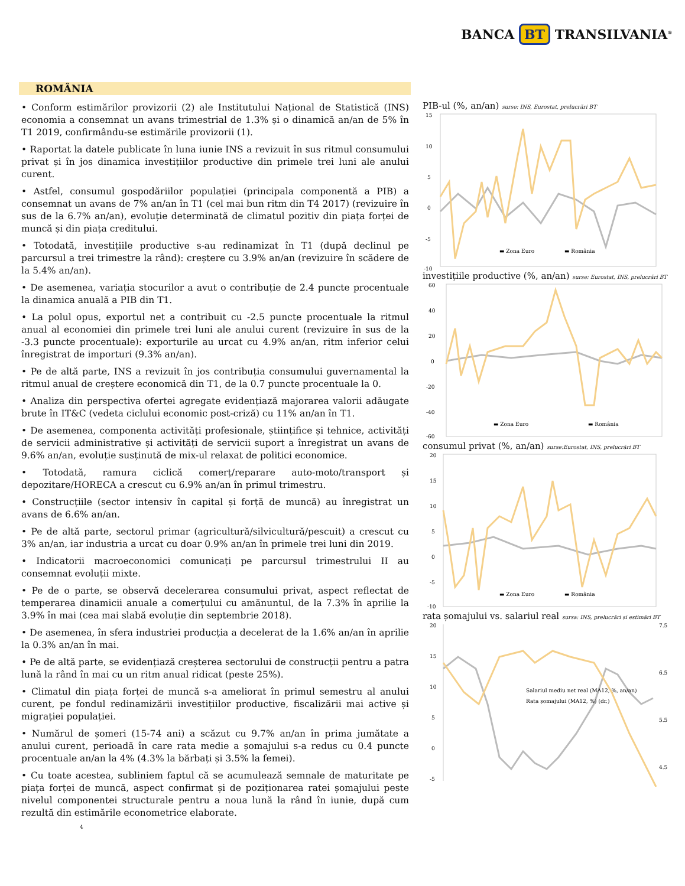BANCA BT TRANSILVANIA<sup>®</sup>
ROMÂNIA
• Conform estimărilor provizorii (2) ale Institutului Național de Statistică (INS) economia a consemnat un avans trimestrial de 1.3% și o dinamică an/an de 5% în T1 2019, confirmându-se estimările provizorii (1).
• Raportat la datele publicate în luna iunie INS a revizuit în sus ritmul consumului privat și în jos dinamica investițiilor productive din primele trei luni ale anului curent.
• Astfel, consumul gospodăriilor populației (principala componentă a PIB) a consemnat un avans de 7% an/an în T1 (cel mai bun ritm din T4 2017) (revizuire în sus de la 6.7% an/an), evoluție determinată de climatul pozitiv din piața forței de muncă și din piața creditului.
• Totodată, investițiile productive s-au redinamizat în T1 (după declinul pe parcursul a trei trimestre la rând): creștere cu 3.9% an/an (revizuire în scădere de la 5.4% an/an).
• De asemenea, variația stocurilor a avut o contribuție de 2.4 puncte procentuale la dinamica anuală a PIB din T1.
• La polul opus, exportul net a contribuit cu -2.5 puncte procentuale la ritmul anual al economiei din primele trei luni ale anului curent (revizuire în sus de la -3.3 puncte procentuale): exporturile au urcat cu 4.9% an/an, ritm inferior celui înregistrat de importuri (9.3% an/an).
• Pe de altă parte, INS a revizuit în jos contribuția consumului guvernamental la ritmul anual de creștere economică din T1, de la 0.7 puncte procentuale la 0.
• Analiza din perspectiva ofertei agregate evidențiază majorarea valorii adăugate brute în IT&C (vedeta ciclului economic post-criză) cu 11% an/an în T1.
• De asemenea, componenta activități profesionale, științifice și tehnice, activități de servicii administrative și activități de servicii suport a înregistrat un avans de 9.6% an/an, evoluție susținută de mix-ul relaxat de politici economice.
• Totodată, ramura ciclică comerț/reparare auto-moto/transport și depozitare/HORECA a crescut cu 6.9% an/an în primul trimestru.
• Construcțiile (sector intensiv în capital și forță de muncă) au înregistrat un avans de 6.6% an/an.
• Pe de altă parte, sectorul primar (agricultură/silvicultură/pescuit) a crescut cu 3% an/an, iar industria a urcat cu doar 0.9% an/an în primele trei luni din 2019.
• Indicatorii macroeconomici comunicați pe parcursul trimestrului II au consemnat evoluții mixte.
• Pe de o parte, se observă decelerarea consumului privat, aspect reflectat de temperarea dinamicii anuale a comerțului cu amănuntul, de la 7.3% în aprilie la 3.9% în mai (cea mai slabă evoluție din septembrie 2018).
• De asemenea, în sfera industriei producția a decelerat de la 1.6% an/an în aprilie la 0.3% an/an în mai.
• Pe de altă parte, se evidențiază creșterea sectorului de construcții pentru a patra lună la rând în mai cu un ritm anual ridicat (peste 25%).
• Climatul din piața forței de muncă s-a ameliorat în primul semestru al anului curent, pe fondul redinamizării investițiilor productive, fiscalizării mai active și migrației populației.
• Numărul de șomeri (15-74 ani) a scăzut cu 9.7% an/an în prima jumătate a anului curent, perioadă în care rata medie a șomajului s-a redus cu 0.4 puncte procentuale an/an la 4% (4.3% la bărbați și 3.5% la femei).
• Cu toate acestea, subliniem faptul că se acumulează semnale de maturitate pe piața forței de muncă, aspect confirmat și de poziționarea ratei șomajului peste nivelul componentei structurale pentru a noua lună la rând în iunie, după cum rezultă din estimările econometrice elaborate.
PIB-ul (%, an/an) surse: INS, Eurostat, prelucrări BT
15
10
5
0
-5
-10
▬ Zona Euro
▬ România
investițiile productive (%, an/an) surse: Eurostat, INS, prelucrări BT
60
40
20
0
-20
-40
-60
▬ Zona Euro
▬ România
consumul privat (%, an/an) surse:Eurostat, INS, prelucrări BT
20
15
10
5
0
-5
-10
▬ Zona Euro
▬ România
rata șomajului vs. salariul real sursa: INS, prelucrări și estimări BT
20
15
10
5
0
-5
7.5
6.5
5.5
4.5
Salariul mediu net real (MA12, %, an/an)
Rata șomajului (MA12, %) (dr.)
4